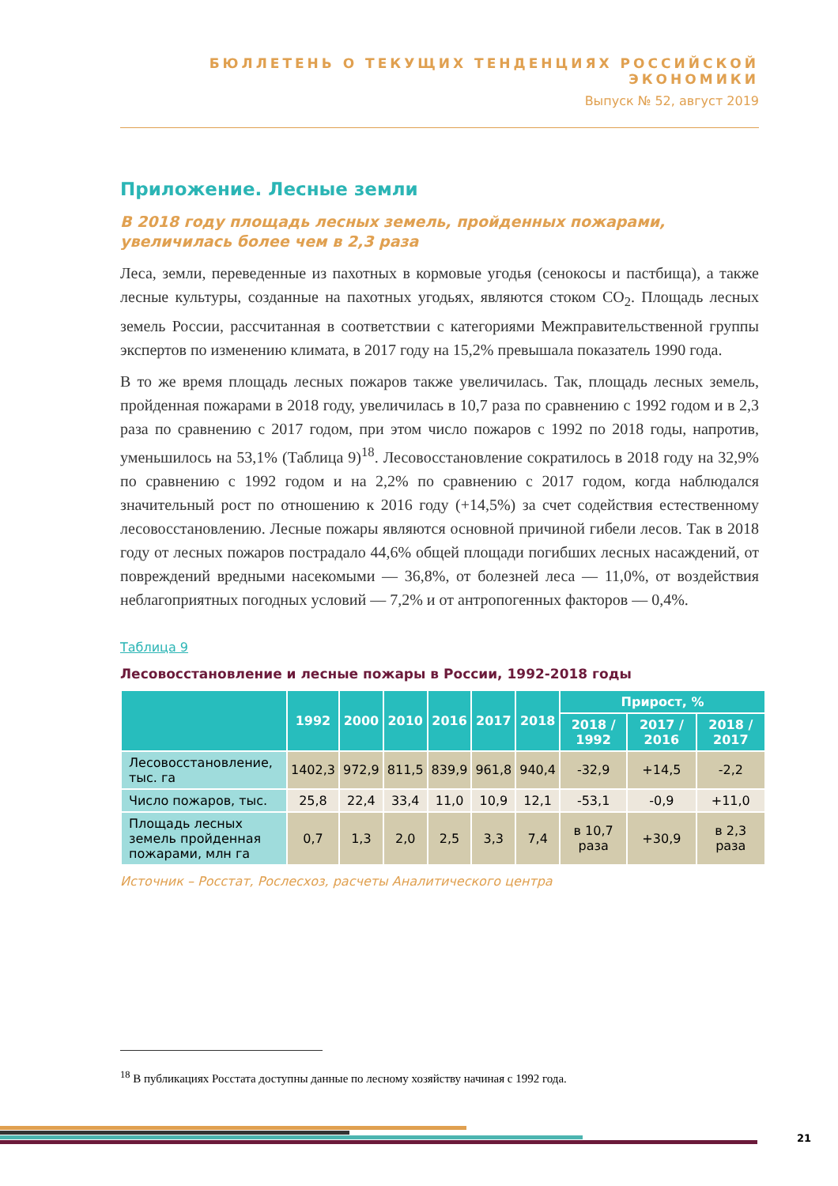БЮЛЛЕТЕНЬ О ТЕКУЩИХ ТЕНДЕНЦИЯХ РОССИЙСКОЙ ЭКОНОМИКИ
Выпуск № 52, август 2019
Приложение. Лесные земли
В 2018 году площадь лесных земель, пройденных пожарами, увеличилась более чем в 2,3 раза
Леса, земли, переведенные из пахотных в кормовые угодья (сенокосы и пастбища), а также лесные культуры, созданные на пахотных угодьях, являются стоком CO<sub>2</sub>. Площадь лесных земель России, рассчитанная в соответствии с категориями Межправительственной группы экспертов по изменению климата, в 2017 году на 15,2% превышала показатель 1990 года.
В то же время площадь лесных пожаров также увеличилась. Так, площадь лесных земель, пройденная пожарами в 2018 году, увеличилась в 10,7 раза по сравнению с 1992 годом и в 2,3 раза по сравнению с 2017 годом, при этом число пожаров с 1992 по 2018 годы, напротив, уменьшилось на 53,1% (Таблица 9)<sup>18</sup>. Лесовосстановление сократилось в 2018 году на 32,9% по сравнению с 1992 годом и на 2,2% по сравнению с 2017 годом, когда наблюдался значительный рост по отношению к 2016 году (+14,5%) за счет содействия естественному лесовосстановлению. Лесные пожары являются основной причиной гибели лесов. Так в 2018 году от лесных пожаров пострадало 44,6% общей площади погибших лесных насаждений, от повреждений вредными насекомыми — 36,8%, от болезней леса — 11,0%, от воздействия неблагоприятных погодных условий — 7,2% и от антропогенных факторов — 0,4%.
Таблица 9
Лесовосстановление и лесные пожары в России, 1992-2018 годы
| | 1992 | 2000 | 2010 | 2016 | 2017 | 2018 | Прирост, % | | |
| --- | --- | --- | --- | --- | --- | --- | --- | --- | --- |
| | | | | | | | 2018 / 1992 | 2017 / 2016 | 2018 / 2017 |
| Лесовосстановление, тыс. га | 1402,3 | 972,9 | 811,5 | 839,9 | 961,8 | 940,4 | -32,9 | +14,5 | -2,2 |
| Число пожаров, тыс. | 25,8 | 22,4 | 33,4 | 11,0 | 10,9 | 12,1 | -53,1 | -0,9 | +11,0 |
| Площадь лесных земель пройденная пожарами, млн га | 0,7 | 1,3 | 2,0 | 2,5 | 3,3 | 7,4 | в 10,7 раза | +30,9 | в 2,3 раза |
Источник – Росстат, Рослесхоз, расчеты Аналитического центра
<sup>18</sup> В публикациях Росстата доступны данные по лесному хозяйству начиная с 1992 года.
21